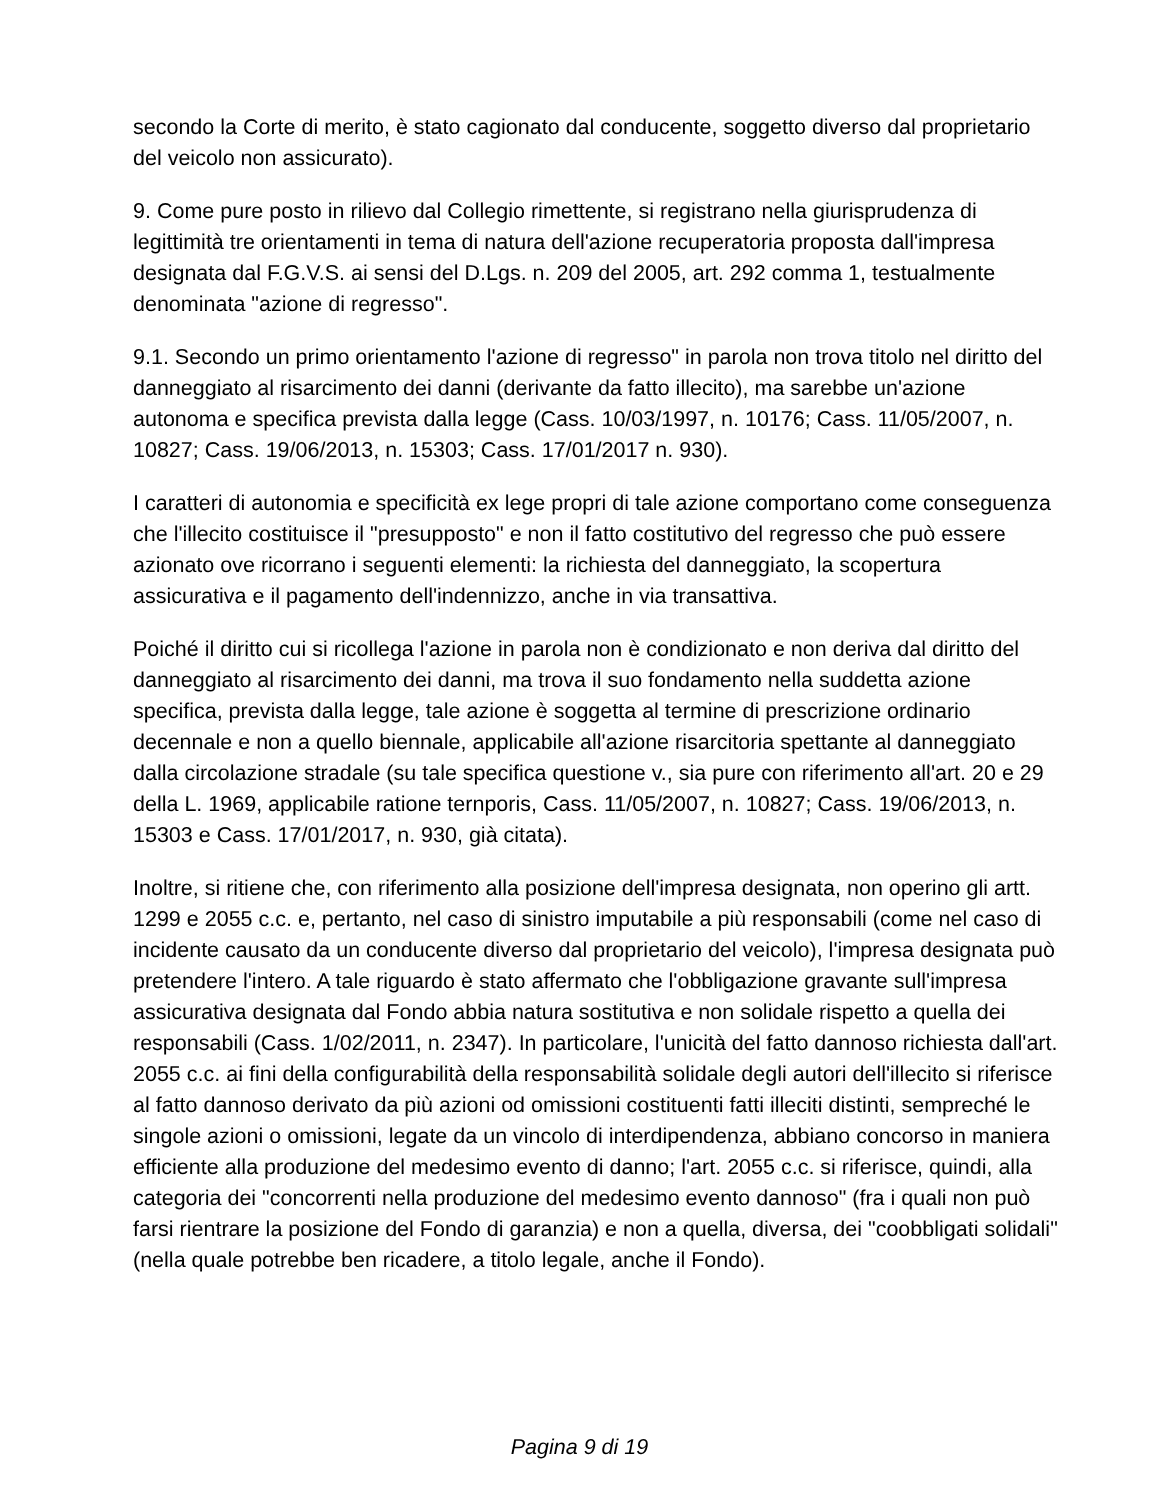secondo la Corte di merito, è stato cagionato dal conducente, soggetto diverso dal proprietario del veicolo non assicurato).
9. Come pure posto in rilievo dal Collegio rimettente, si registrano nella giurisprudenza di legittimità tre orientamenti in tema di natura dell'azione recuperatoria proposta dall'impresa designata dal F.G.V.S. ai sensi del D.Lgs. n. 209 del 2005, art. 292 comma 1, testualmente denominata "azione di regresso".
9.1. Secondo un primo orientamento l'azione di regresso" in parola non trova titolo nel diritto del danneggiato al risarcimento dei danni (derivante da fatto illecito), ma sarebbe un'azione autonoma e specifica prevista dalla legge (Cass. 10/03/1997, n. 10176; Cass. 11/05/2007, n. 10827; Cass. 19/06/2013, n. 15303; Cass. 17/01/2017 n. 930).
I caratteri di autonomia e specificità ex lege propri di tale azione comportano come conseguenza che l'illecito costituisce il "presupposto" e non il fatto costitutivo del regresso che può essere azionato ove ricorrano i seguenti elementi: la richiesta del danneggiato, la scopertura assicurativa e il pagamento dell'indennizzo, anche in via transattiva.
Poiché il diritto cui si ricollega l'azione in parola non è condizionato e non deriva dal diritto del danneggiato al risarcimento dei danni, ma trova il suo fondamento nella suddetta azione specifica, prevista dalla legge, tale azione è soggetta al termine di prescrizione ordinario decennale e non a quello biennale, applicabile all'azione risarcitoria spettante al danneggiato dalla circolazione stradale (su tale specifica questione v., sia pure con riferimento all'art. 20 e 29 della L. 1969, applicabile ratione ternporis, Cass. 11/05/2007, n. 10827; Cass. 19/06/2013, n. 15303 e Cass. 17/01/2017, n. 930, già citata).
Inoltre, si ritiene che, con riferimento alla posizione dell'impresa designata, non operino gli artt. 1299 e 2055 c.c. e, pertanto, nel caso di sinistro imputabile a più responsabili (come nel caso di incidente causato da un conducente diverso dal proprietario del veicolo), l'impresa designata può pretendere l'intero. A tale riguardo è stato affermato che l'obbligazione gravante sull'impresa assicurativa designata dal Fondo abbia natura sostitutiva e non solidale rispetto a quella dei responsabili (Cass. 1/02/2011, n. 2347). In particolare, l'unicità del fatto dannoso richiesta dall'art. 2055 c.c. ai fini della configurabilità della responsabilità solidale degli autori dell'illecito si riferisce al fatto dannoso derivato da più azioni od omissioni costituenti fatti illeciti distinti, sempreché le singole azioni o omissioni, legate da un vincolo di interdipendenza, abbiano concorso in maniera efficiente alla produzione del medesimo evento di danno; l'art. 2055 c.c. si riferisce, quindi, alla categoria dei "concorrenti nella produzione del medesimo evento dannoso" (fra i quali non può farsi rientrare la posizione del Fondo di garanzia) e non a quella, diversa, dei "coobbligati solidali" (nella quale potrebbe ben ricadere, a titolo legale, anche il Fondo).
Pagina 9 di 19